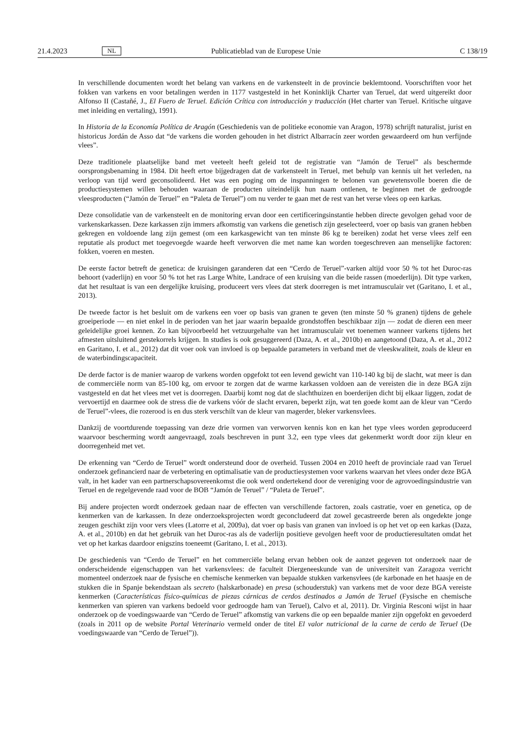21.4.2023 NL Publicatieblad van de Europese Unie C 138/19
In verschillende documenten wordt het belang van varkens en de varkensteelt in de provincie beklemtoond. Voorschriften voor het fokken van varkens en voor betalingen werden in 1177 vastgesteld in het Koninklijk Charter van Teruel, dat werd uitgereikt door Alfonso II (Castañé, J., El Fuero de Teruel. Edición Crítica con introducción y traducción (Het charter van Teruel. Kritische uitgave met inleiding en vertaling), 1991).
In Historia de la Economía Política de Aragón (Geschiedenis van de politieke economie van Aragon, 1978) schrijft naturalist, jurist en historicus Jordán de Asso dat “de varkens die worden gehouden in het district Albarracín zeer worden gewaardeerd om hun verfijnde vlees”.
Deze traditionele plaatselijke band met veeteelt heeft geleid tot de registratie van “Jamón de Teruel” als beschermde oorsprongsbenaming in 1984. Dit heeft ertoe bijgedragen dat de varkensteelt in Teruel, met behulp van kennis uit het verleden, na verloop van tijd werd geconsolideerd. Het was een poging om de inspanningen te belonen van gewetensvolle boeren die de productiesystemen willen behouden waaraan de producten uiteindelijk hun naam ontlenen, te beginnen met de gedroogde vleesproducten (“Jamón de Teruel” en “Paleta de Teruel”) om nu verder te gaan met de rest van het verse vlees op een karkas.
Deze consolidatie van de varkensteelt en de monitoring ervan door een certificeringsinstantie hebben directe gevolgen gehad voor de varkenskarkassen. Deze karkassen zijn immers afkomstig van varkens die genetisch zijn geselecteerd, voer op basis van granen hebben gekregen en voldoende lang zijn gemest (om een karkasgewicht van ten minste 86 kg te bereiken) zodat het verse vlees zelf een reputatie als product met toegevoegde waarde heeft verworven die met name kan worden toegeschreven aan menselijke factoren: fokken, voeren en mesten.
De eerste factor betreft de genetica: de kruisingen garanderen dat een “Cerdo de Teruel”-varken altijd voor 50 % tot het Duroc-ras behoort (vaderlijn) en voor 50 % tot het ras Large White, Landrace of een kruising van die beide rassen (moederlijn). Dit type varken, dat het resultaat is van een dergelijke kruising, produceert vers vlees dat sterk doorregen is met intramusculair vet (Garitano, I. et al., 2013).
De tweede factor is het besluit om de varkens een voer op basis van granen te geven (ten minste 50 % granen) tijdens de gehele groeiperiode — en niet enkel in de perioden van het jaar waarin bepaalde grondstoffen beschikbaar zijn — zodat de dieren een meer geleidelijke groei kennen. Zo kan bijvoorbeeld het vetzuurgehalte van het intramusculair vet toenemen wanneer varkens tijdens het afmesten uitsluitend gerstekorrels krijgen. In studies is ook gesuggereerd (Daza, A. et al., 2010b) en aangetoond (Daza, A. et al., 2012 en Garitano, I. et al., 2012) dat dit voer ook van invloed is op bepaalde parameters in verband met de vleeskwaliteit, zoals de kleur en de waterbindingscapaciteit.
De derde factor is de manier waarop de varkens worden opgefokt tot een levend gewicht van 110-140 kg bij de slacht, wat meer is dan de commerciële norm van 85-100 kg, om ervoor te zorgen dat de warme karkassen voldoen aan de vereisten die in deze BGA zijn vastgesteld en dat het vlees met vet is doorregen. Daarbij komt nog dat de slachthuizen en boerderijen dicht bij elkaar liggen, zodat de vervoertijd en daarmee ook de stress die de varkens vóór de slacht ervaren, beperkt zijn, wat ten goede komt aan de kleur van “Cerdo de Teruel”-vlees, die rozerood is en dus sterk verschilt van de kleur van magerder, bleker varkensvlees.
Dankzij de voortdurende toepassing van deze drie vormen van verworven kennis kon en kan het type vlees worden geproduceerd waarvoor bescherming wordt aangevraagd, zoals beschreven in punt 3.2, een type vlees dat gekenmerkt wordt door zijn kleur en doorregenheid met vet.
De erkenning van “Cerdo de Teruel” wordt ondersteund door de overheid. Tussen 2004 en 2010 heeft de provinciale raad van Teruel onderzoek gefinancierd naar de verbetering en optimalisatie van de productiesystemen voor varkens waarvan het vlees onder deze BGA valt, in het kader van een partnerschapsovereenkomst die ook werd ondertekend door de vereniging voor de agrovoedingsindustrie van Teruel en de regelgevende raad voor de BOB “Jamón de Teruel” / “Paleta de Teruel”.
Bij andere projecten wordt onderzoek gedaan naar de effecten van verschillende factoren, zoals castratie, voer en genetica, op de kenmerken van de karkassen. In deze onderzoeksprojecten wordt geconcludeerd dat zowel gecastreerde beren als ongedekte jonge zeugen geschikt zijn voor vers vlees (Latorre et al, 2009a), dat voer op basis van granen van invloed is op het vet op een karkas (Daza, A. et al., 2010b) en dat het gebruik van het Duroc-ras als de vaderlijn positieve gevolgen heeft voor de productieresultaten omdat het vet op het karkas daardoor enigszins toeneemt (Garitano, I. et al., 2013).
De geschiedenis van “Cerdo de Teruel” en het commerciële belang ervan hebben ook de aanzet gegeven tot onderzoek naar de onderscheidende eigenschappen van het varkensvlees: de faculteit Diergeneeskunde van de universiteit van Zaragoza verricht momenteel onderzoek naar de fysische en chemische kenmerken van bepaalde stukken varkensvlees (de karbonade en het haasje en de stukken die in Spanje bekendstaan als secreto (halskarbonade) en presa (schouderstuk) van varkens met de voor deze BGA vereiste kenmerken (Características físico-químicas de piezas cárnicas de cerdos destinados a Jamón de Teruel (Fysische en chemische kenmerken van spieren van varkens bedoeld voor gedroogde ham van Teruel), Calvo et al, 2011). Dr. Virginia Resconi wijst in haar onderzoek op de voedingswaarde van “Cerdo de Teruel” afkomstig van varkens die op een bepaalde manier zijn opgefokt en gevoederd (zoals in 2011 op de website Portal Veterinario vermeld onder de titel El valor nutricional de la carne de cerdo de Teruel (De voedingswaarde van “Cerdo de Teruel”)).